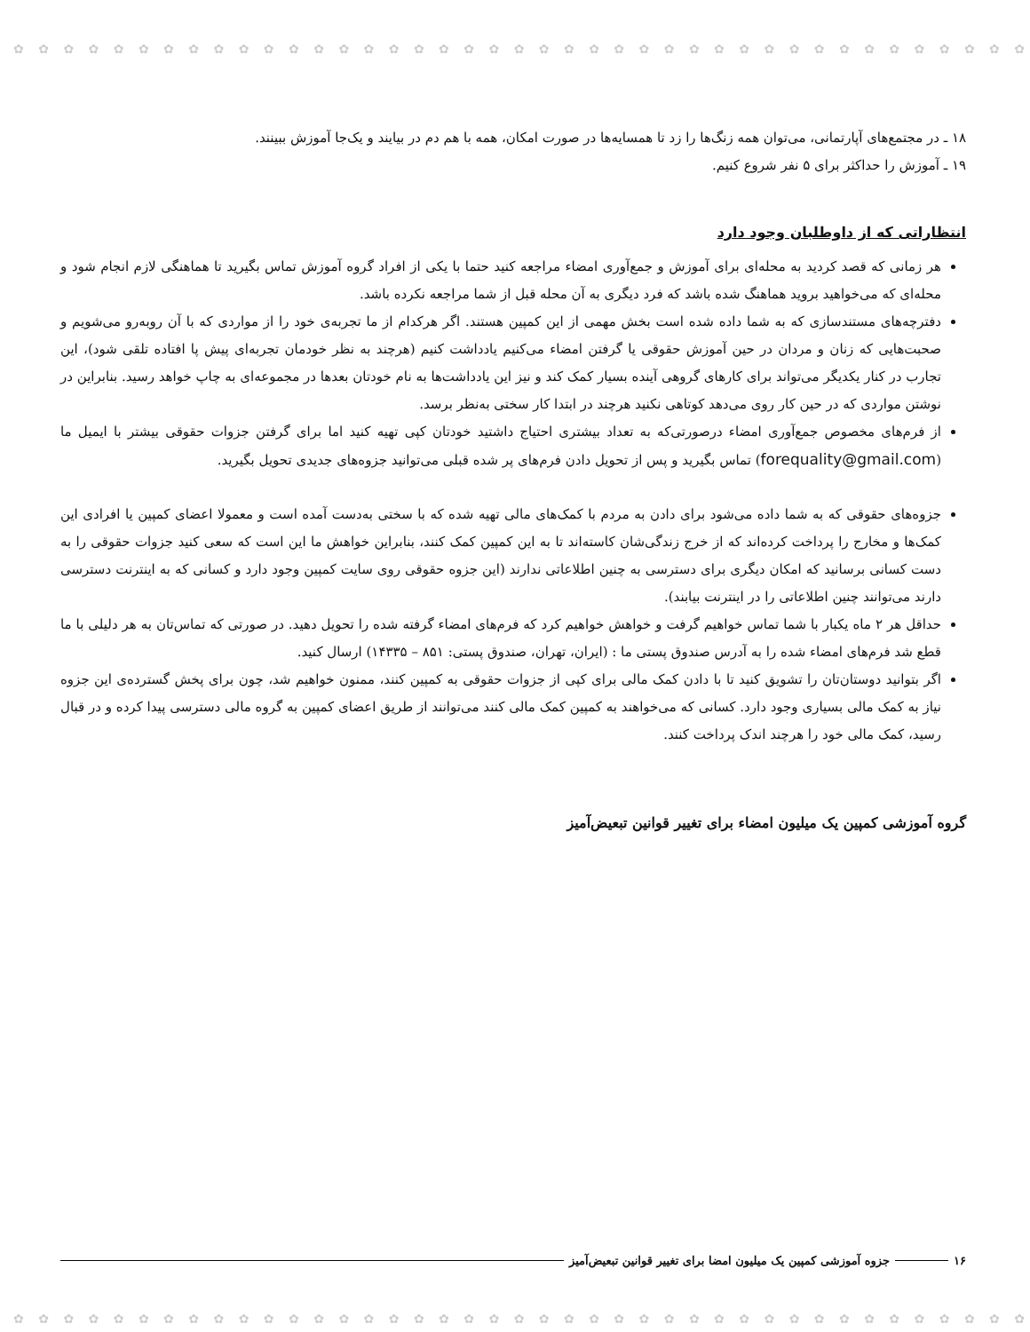✿ ✿ ✿ ✿ ✿ ✿ ✿ ✿ ✿ ✿ ✿ ✿ ✿ ✿ ✿ ✿ ✿ ✿ ✿ ✿ ✿ ✿ ✿ ✿ ✿ ✿ ✿ ✿ ✿ ✿ ✿ ✿ ✿ ✿ ✿ ✿ ✿ ✿ ✿ ✿ ✿ ✿ ✿ ✿ ✿
۱۸ ـ در مجتمع‌های آپارتمانی، می‌توان همه زنگ‌ها را زد تا همسایه‌ها در صورت امکان، همه با هم دم در بیایند و یک‌جا آموزش ببینند.
۱۹ ـ آموزش را حداکثر برای ۵ نفر شروع کنیم.
انتظاراتی که از داوطلبان وجود دارد
هر زمانی که قصد کردید به محله‌ای برای آموزش و جمع‌آوری امضاء مراجعه کنید حتما با یکی از افراد گروه آموزش تماس بگیرید تا هماهنگی لازم انجام شود و محله‌ای که می‌خواهید بروید هماهنگ شده باشد که فرد دیگری به آن محله قبل از شما مراجعه نکرده باشد.
دفترچه‌های مستندسازی که به شما داده شده است بخش مهمی از این کمپین هستند. اگر هرکدام از ما تجربه‌ی خود را از مواردی که با آن روبه‌رو می‌شویم و صحبت‌هایی که زنان و مردان در حین آموزش حقوقی یا گرفتن امضاء می‌کنیم یادداشت کنیم (هرچند به نظر خودمان تجربه‌ای پیش پا افتاده تلقی شود)، این تجارب در کنار یکدیگر می‌تواند برای کارهای گروهی آینده بسیار کمک کند و نیز این یادداشت‌ها به نام خودتان بعدها در مجموعه‌ای به چاپ خواهد رسید. بنابراین در نوشتن مواردی که در حین کار روی می‌دهد کوتاهی نکنید هرچند در ابتدا کار سختی به‌نظر برسد.
از فرم‌های مخصوص جمع‌آوری امضاء درصورتی‌که به تعداد بیشتری احتیاج داشتید خودتان کپی تهیه کنید اما برای گرفتن جزوات حقوقی بیشتر با ایمیل ما (forequality@gmail.com) تماس بگیرید و پس از تحویل دادن فرم‌های پر شده قبلی می‌توانید جزوه‌های جدیدی تحویل بگیرید.
جزوه‌های حقوقی که به شما داده می‌شود برای دادن به مردم با کمک‌های مالی تهیه شده که با سختی به‌دست آمده است و معمولا اعضای کمپین یا افرادی این کمک‌ها و مخارج را پرداخت کرده‌اند که از خرج زندگی‌شان کاسته‌اند تا به این کمپین کمک کنند، بنابراین خواهش ما این است که سعی کنید جزوات حقوقی را به دست کسانی برسانید که امکان دیگری برای دسترسی به چنین اطلاعاتی ندارند (این جزوه حقوقی روی سایت کمپین وجود دارد و کسانی که به اینترنت دسترسی دارند می‌توانند چنین اطلاعاتی را در اینترنت بیابند).
حداقل هر ۲ ماه یکبار با شما تماس خواهیم گرفت و خواهش خواهیم کرد که فرم‌های امضاء گرفته شده را تحویل دهید. در صورتی که تماس‌تان به هر دلیلی با ما قطع شد فرم‌های امضاء شده را به آدرس صندوق پستی ما : (ایران، تهران، صندوق پستی: ۸۵۱ – ۱۴۳۳۵) ارسال کنید.
اگر بتوانید دوستان‌تان را تشویق کنید تا با دادن کمک مالی برای کپی از جزوات حقوقی به کمپین کنند، ممنون خواهیم شد، چون برای پخش گسترده‌ی این جزوه نیاز به کمک مالی بسیاری وجود دارد. کسانی که می‌خواهند به کمپین کمک مالی کنند می‌توانند از طریق اعضای کمپین به گروه مالی دسترسی پیدا کرده و در قبال رسید، کمک مالی خود را هرچند اندک پرداخت کنند.
گروه آموزشی کمپین یک میلیون امضاء برای تغییر قوانین تبعیض‌آمیز
۱۶ جزوه آموزشی کمپین یک میلیون امضا برای تغییر قوانین تبعیض‌آمیز
✿ ✿ ✿ ✿ ✿ ✿ ✿ ✿ ✿ ✿ ✿ ✿ ✿ ✿ ✿ ✿ ✿ ✿ ✿ ✿ ✿ ✿ ✿ ✿ ✿ ✿ ✿ ✿ ✿ ✿ ✿ ✿ ✿ ✿ ✿ ✿ ✿ ✿ ✿ ✿ ✿ ✿ ✿ ✿ ✿